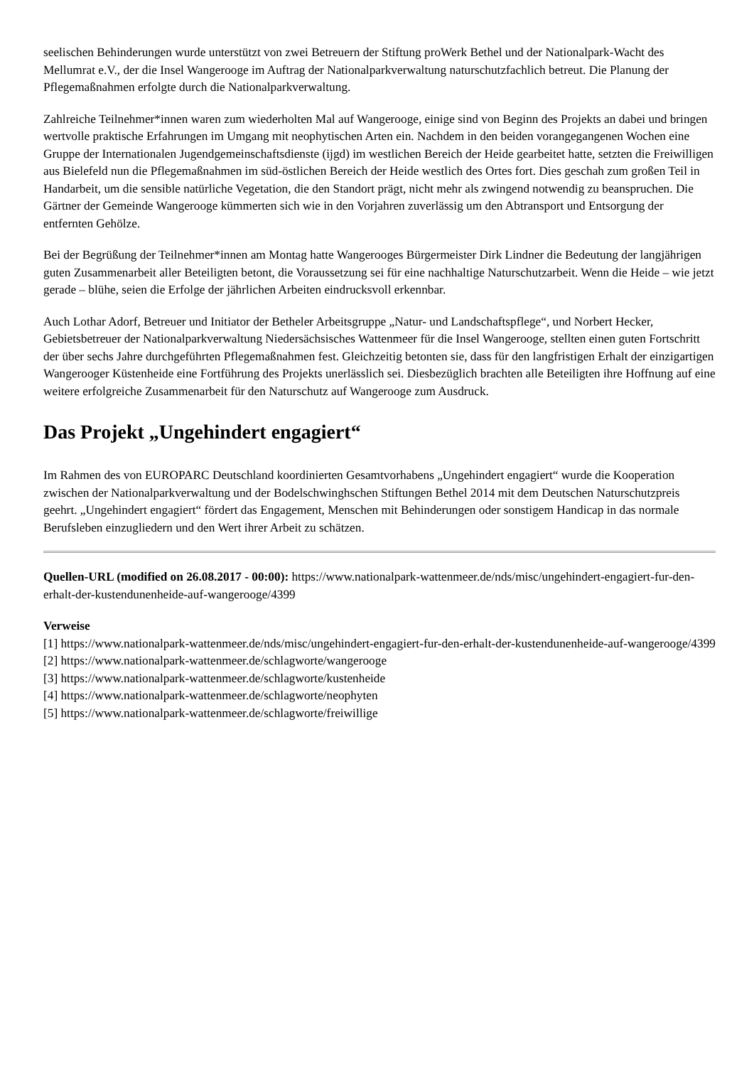seelischen Behinderungen wurde unterstützt von zwei Betreuern der Stiftung proWerk Bethel und der Nationalpark-Wacht des Mellumrat e.V., der die Insel Wangerooge im Auftrag der Nationalparkverwaltung naturschutzfachlich betreut. Die Planung der Pflegemaßnahmen erfolgte durch die Nationalparkverwaltung.
Zahlreiche Teilnehmer*innen waren zum wiederholten Mal auf Wangerooge, einige sind von Beginn des Projekts an dabei und bringen wertvolle praktische Erfahrungen im Umgang mit neophytischen Arten ein. Nachdem in den beiden vorangegangenen Wochen eine Gruppe der Internationalen Jugendgemeinschaftsdienste (ijgd) im westlichen Bereich der Heide gearbeitet hatte, setzten die Freiwilligen aus Bielefeld nun die Pflegemaßnahmen im süd-östlichen Bereich der Heide westlich des Ortes fort. Dies geschah zum großen Teil in Handarbeit, um die sensible natürliche Vegetation, die den Standort prägt, nicht mehr als zwingend notwendig zu beanspruchen. Die Gärtner der Gemeinde Wangerooge kümmerten sich wie in den Vorjahren zuverlässig um den Abtransport und Entsorgung der entfernten Gehölze.
Bei der Begrüßung der Teilnehmer*innen am Montag hatte Wangerooges Bürgermeister Dirk Lindner die Bedeutung der langjährigen guten Zusammenarbeit aller Beteiligten betont, die Voraussetzung sei für eine nachhaltige Naturschutzarbeit. Wenn die Heide – wie jetzt gerade – blühe, seien die Erfolge der jährlichen Arbeiten eindrucksvoll erkennbar.
Auch Lothar Adorf, Betreuer und Initiator der Betheler Arbeitsgruppe „Natur- und Landschaftspflege“, und Norbert Hecker, Gebietsbetreuer der Nationalparkverwaltung Niedersächsisches Wattenmeer für die Insel Wangerooge, stellten einen guten Fortschritt der über sechs Jahre durchgeführten Pflegemaßnahmen fest. Gleichzeitig betonten sie, dass für den langfristigen Erhalt der einzigartigen Wangerooger Küstenheide eine Fortführung des Projekts unerlässlich sei. Diesbezüglich brachten alle Beteiligten ihre Hoffnung auf eine weitere erfolgreiche Zusammenarbeit für den Naturschutz auf Wangerooge zum Ausdruck.
Das Projekt „Ungehindert engagiert“
Im Rahmen des von EUROPARC Deutschland koordinierten Gesamtvorhabens „Ungehindert engagiert“ wurde die Kooperation zwischen der Nationalparkverwaltung und der Bodelschwinghschen Stiftungen Bethel 2014 mit dem Deutschen Naturschutzpreis geehrt. „Ungehindert engagiert“ fördert das Engagement, Menschen mit Behinderungen oder sonstigem Handicap in das normale Berufsleben einzugliedern und den Wert ihrer Arbeit zu schätzen.
Quellen-URL (modified on 26.08.2017 - 00:00): https://www.nationalpark-wattenmeer.de/nds/misc/ungehindert-engagiert-fur-den-erhalt-der-kustendunenheide-auf-wangerooge/4399
Verweise
[1] https://www.nationalpark-wattenmeer.de/nds/misc/ungehindert-engagiert-fur-den-erhalt-der-kustendunenheide-auf-wangerooge/4399
[2] https://www.nationalpark-wattenmeer.de/schlagworte/wangerooge
[3] https://www.nationalpark-wattenmeer.de/schlagworte/kustenheide
[4] https://www.nationalpark-wattenmeer.de/schlagworte/neophyten
[5] https://www.nationalpark-wattenmeer.de/schlagworte/freiwillige